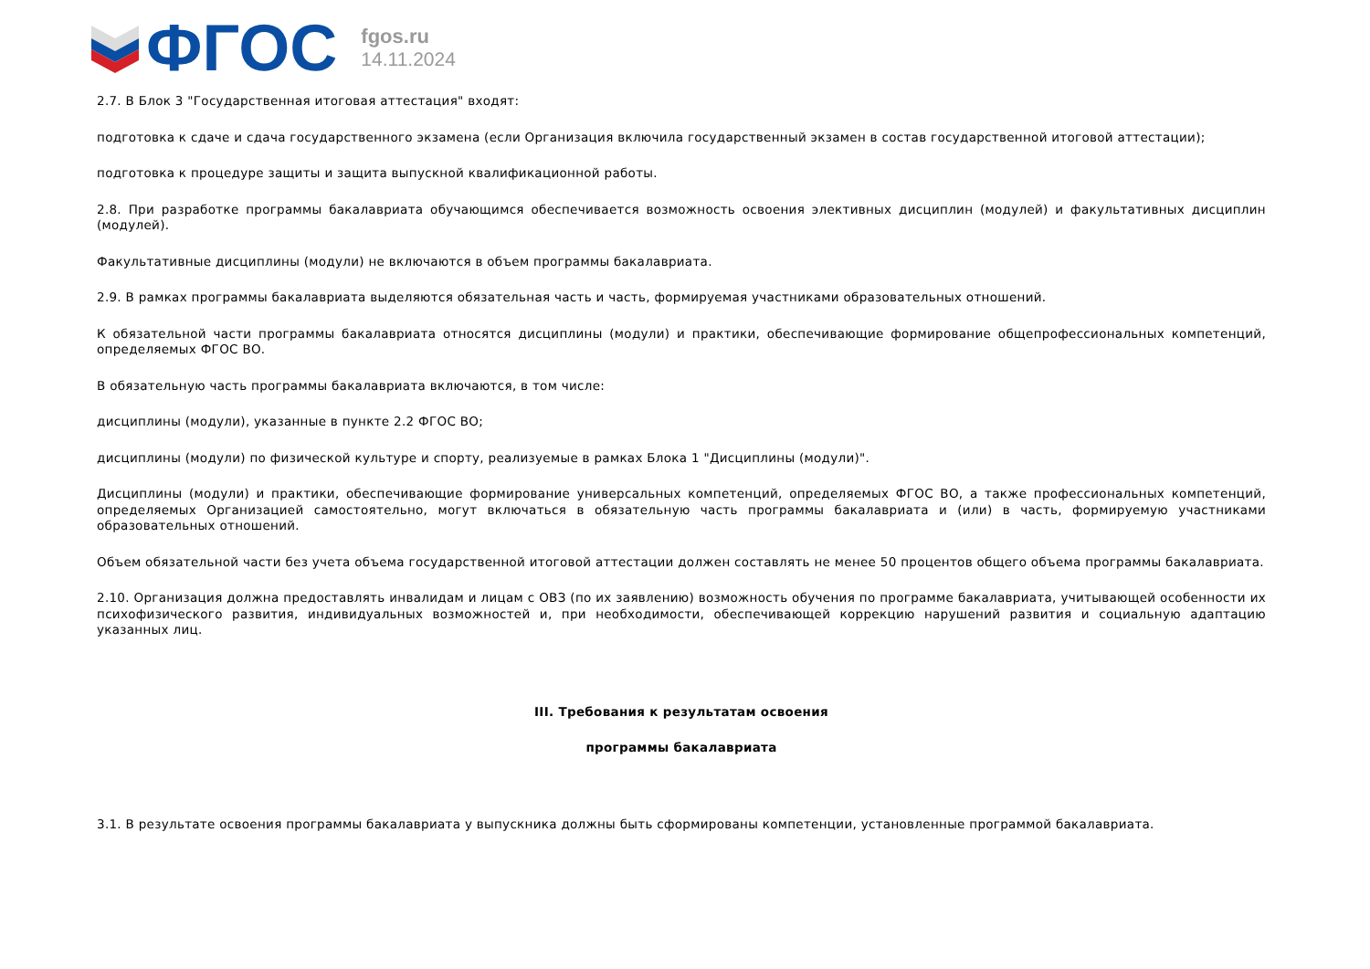ФГОС
fgos.ru
14.11.2024
2.7. В Блок 3 "Государственная итоговая аттестация" входят:
подготовка к сдаче и сдача государственного экзамена (если Организация включила государственный экзамен в состав государственной итоговой аттестации);
подготовка к процедуре защиты и защита выпускной квалификационной работы.
2.8. При разработке программы бакалавриата обучающимся обеспечивается возможность освоения элективных дисциплин (модулей) и факультативных дисциплин (модулей).
Факультативные дисциплины (модули) не включаются в объем программы бакалавриата.
2.9. В рамках программы бакалавриата выделяются обязательная часть и часть, формируемая участниками образовательных отношений.
К обязательной части программы бакалавриата относятся дисциплины (модули) и практики, обеспечивающие формирование общепрофессиональных компетенций, определяемых ФГОС ВО.
В обязательную часть программы бакалавриата включаются, в том числе:
дисциплины (модули), указанные в пункте 2.2 ФГОС ВО;
дисциплины (модули) по физической культуре и спорту, реализуемые в рамках Блока 1 "Дисциплины (модули)".
Дисциплины (модули) и практики, обеспечивающие формирование универсальных компетенций, определяемых ФГОС ВО, а также профессиональных компетенций, определяемых Организацией самостоятельно, могут включаться в обязательную часть программы бакалавриата и (или) в часть, формируемую участниками образовательных отношений.
Объем обязательной части без учета объема государственной итоговой аттестации должен составлять не менее 50 процентов общего объема программы бакалавриата.
2.10. Организация должна предоставлять инвалидам и лицам с ОВЗ (по их заявлению) возможность обучения по программе бакалавриата, учитывающей особенности их психофизического развития, индивидуальных возможностей и, при необходимости, обеспечивающей коррекцию нарушений развития и социальную адаптацию указанных лиц.
III. Требования к результатам освоения
программы бакалавриата
3.1. В результате освоения программы бакалавриата у выпускника должны быть сформированы компетенции, установленные программой бакалавриата.